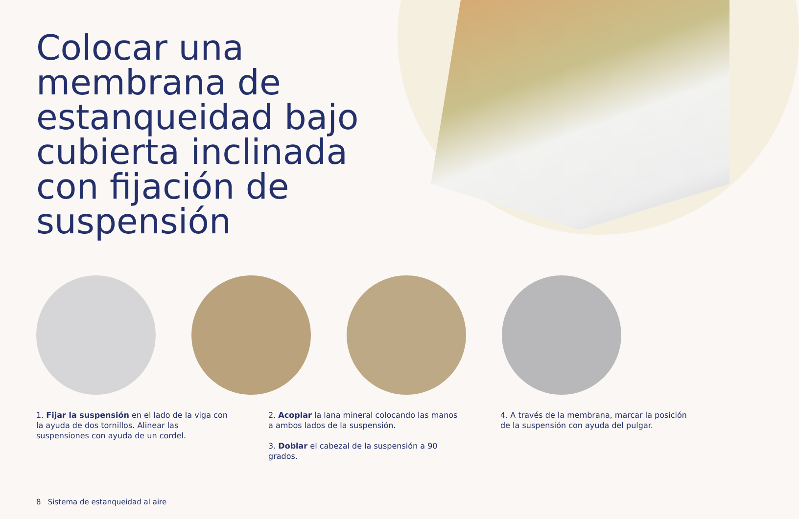Colocar una membrana de estanqueidad bajo cubierta inclinada con fijación de suspensión
1. Fijar la suspensión en el lado de la viga con la ayuda de dos tornillos. Alinear las suspensiones con ayuda de un cordel.
2. Acoplar la lana mineral colocando las manos a ambos lados de la suspensión.
3. Doblar el cabezal de la suspensión a 90 grados.
4. A través de la membrana, marcar la posición de la suspensión con ayuda del pulgar.
8 Sistema de estanqueidad al aire